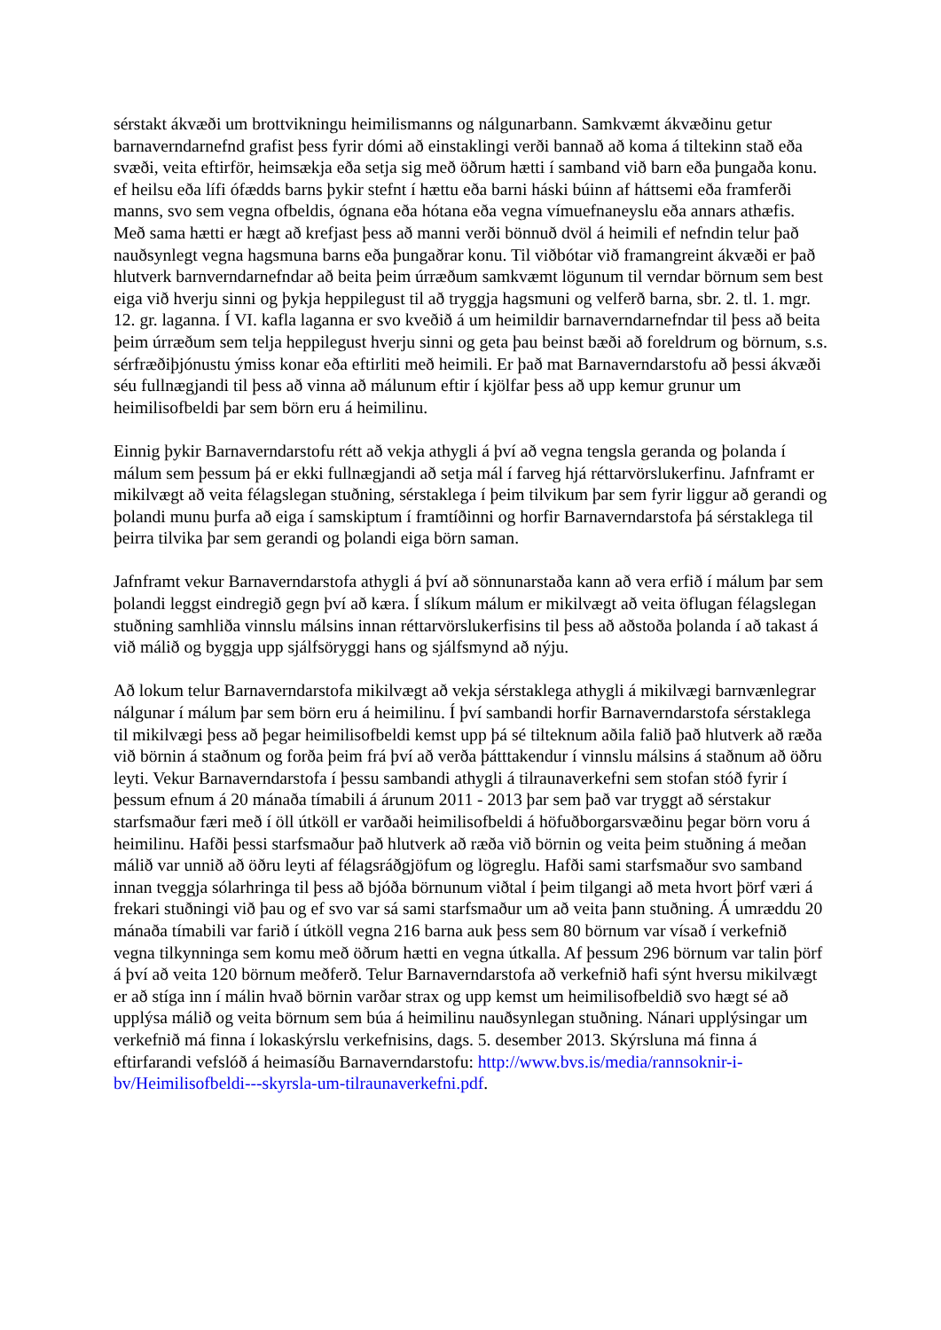sérstakt ákvæði um brottvikningu heimilismanns og nálgunarbann. Samkvæmt ákvæðinu getur barnaverndarnefnd grafist þess fyrir dómi að einstaklingi verði bannað að koma á tiltekinn stað eða svæði, veita eftirför, heimsækja eða setja sig með öðrum hætti í samband við barn eða þungaða konu. ef heilsu eða lífi ófædds barns þykir stefnt í hættu eða barni háski búinn af háttsemi eða framferði manns, svo sem vegna ofbeldis, ógnana eða hótana eða vegna vímuefnaneyslu eða annars athæfis. Með sama hætti er hægt að krefjast þess að manni verði bönnuð dvöl á heimili ef nefndin telur það nauðsynlegt vegna hagsmuna barns eða þungaðrar konu. Til viðbótar við framangreint ákvæði er það hlutverk barnverndarnefndar að beita þeim úrræðum samkvæmt lögunum til verndar börnum sem best eiga við hverju sinni og þykja heppilegust til að tryggja hagsmuni og velferð barna, sbr. 2. tl. 1. mgr. 12. gr. laganna. Í VI. kafla laganna er svo kveðið á um heimildir barnaverndarnefndar til þess að beita þeim úrræðum sem telja heppilegust hverju sinni og geta þau beinst bæði að foreldrum og börnum, s.s. sérfræðiþjónustu ýmiss konar eða eftirliti með heimili. Er það mat Barnaverndarstofu að þessi ákvæði séu fullnægjandi til þess að vinna að málunum eftir í kjölfar þess að upp kemur grunur um heimilisofbeldi þar sem börn eru á heimilinu.
Einnig þykir Barnaverndarstofu rétt að vekja athygli á því að vegna tengsla geranda og þolanda í málum sem þessum þá er ekki fullnægjandi að setja mál í farveg hjá réttarvörslukerfinu. Jafnframt er mikilvægt að veita félagslegan stuðning, sérstaklega í þeim tilvikum þar sem fyrir liggur að gerandi og þolandi munu þurfa að eiga í samskiptum í framtíðinni og horfir Barnaverndarstofa þá sérstaklega til þeirra tilvika þar sem gerandi og þolandi eiga börn saman.
Jafnframt vekur Barnaverndarstofa athygli á því að sönnunarstaða kann að vera erfið í málum þar sem þolandi leggst eindregið gegn því að kæra. Í slíkum málum er mikilvægt að veita öflugan félagslegan stuðning samhliða vinnslu málsins innan réttarvörslukerfisins til þess að aðstoða þolanda í að takast á við málið og byggja upp sjálfsöryggi hans og sjálfsmynd að nýju.
Að lokum telur Barnaverndarstofa mikilvægt að vekja sérstaklega athygli á mikilvægi barnvænlegrar nálgunar í málum þar sem börn eru á heimilinu. Í því sambandi horfir Barnaverndarstofa sérstaklega til mikilvægi þess að þegar heimilisofbeldi kemst upp þá sé tilteknum aðila falið það hlutverk að ræða við börnin á staðnum og forða þeim frá því að verða þátttakendur í vinnslu málsins á staðnum að öðru leyti. Vekur Barnaverndarstofa í þessu sambandi athygli á tilraunaverkefni sem stofan stóð fyrir í þessum efnum á 20 mánaða tímabili á árunum 2011 - 2013 þar sem það var tryggt að sérstakur starfsmaður færi með í öll útköll er varðaði heimilisofbeldi á höfuðborgarsvæðinu þegar börn voru á heimilinu. Hafði þessi starfsmaður það hlutverk að ræða við börnin og veita þeim stuðning á meðan málið var unnið að öðru leyti af félagsráðgjöfum og lögreglu. Hafði sami starfsmaður svo samband innan tveggja sólarhringa til þess að bjóða börnunum viðtal í þeim tilgangi að meta hvort þörf væri á frekari stuðningi við þau og ef svo var sá sami starfsmaður um að veita þann stuðning. Á umræddu 20 mánaða tímabili var farið í útköll vegna 216 barna auk þess sem 80 börnum var vísað í verkefnið vegna tilkynninga sem komu með öðrum hætti en vegna útkalla. Af þessum 296 börnum var talin þörf á því að veita 120 börnum meðferð. Telur Barnaverndarstofa að verkefnið hafi sýnt hversu mikilvægt er að stíga inn í málin hvað börnin varðar strax og upp kemst um heimilisofbeldið svo hægt sé að upplýsa málið og veita börnum sem búa á heimilinu nauðsynlegan stuðning. Nánari upplýsingar um verkefnið má finna í lokaskýrslu verkefnisins, dags. 5. desember 2013. Skýrsluna má finna á eftirfarandi vefslóð á heimasíðu Barnaverndarstofu: http://www.bvs.is/media/rannsoknir-i-bv/Heimilisofbeldi---skyrsla-um-tilraunaverkefni.pdf.